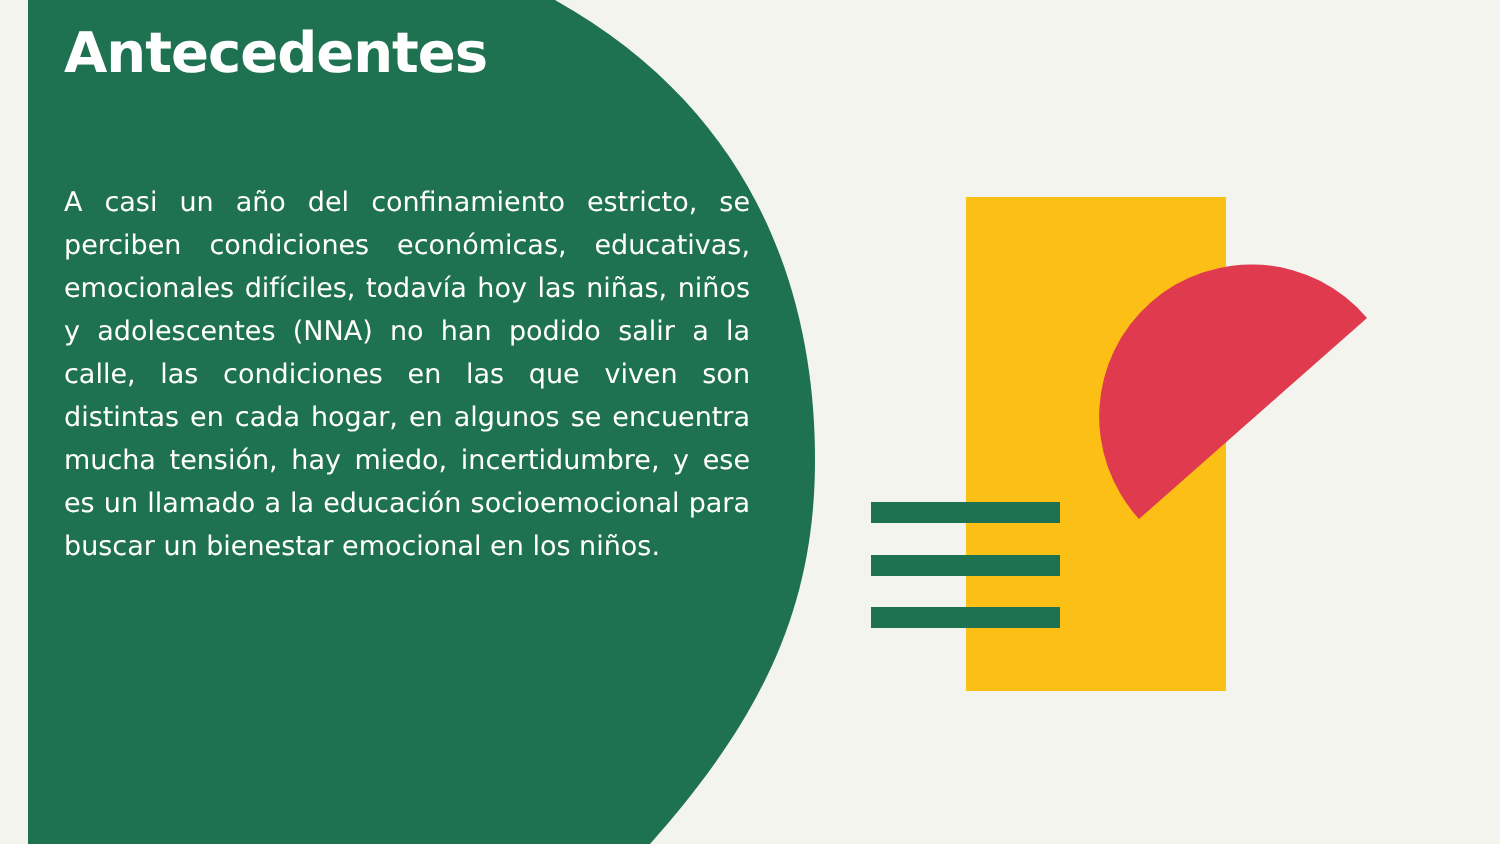Antecedentes
A casi un año del confinamiento estricto, se perciben condiciones económicas, educativas, emocionales difíciles, todavía hoy las niñas, niños y adolescentes (NNA) no han podido salir a la calle, las condiciones en las que viven son distintas en cada hogar, en algunos se encuentra mucha tensión, hay miedo, incertidumbre, y ese es un llamado a la educación socioemocional para buscar un bienestar emocional en los niños.